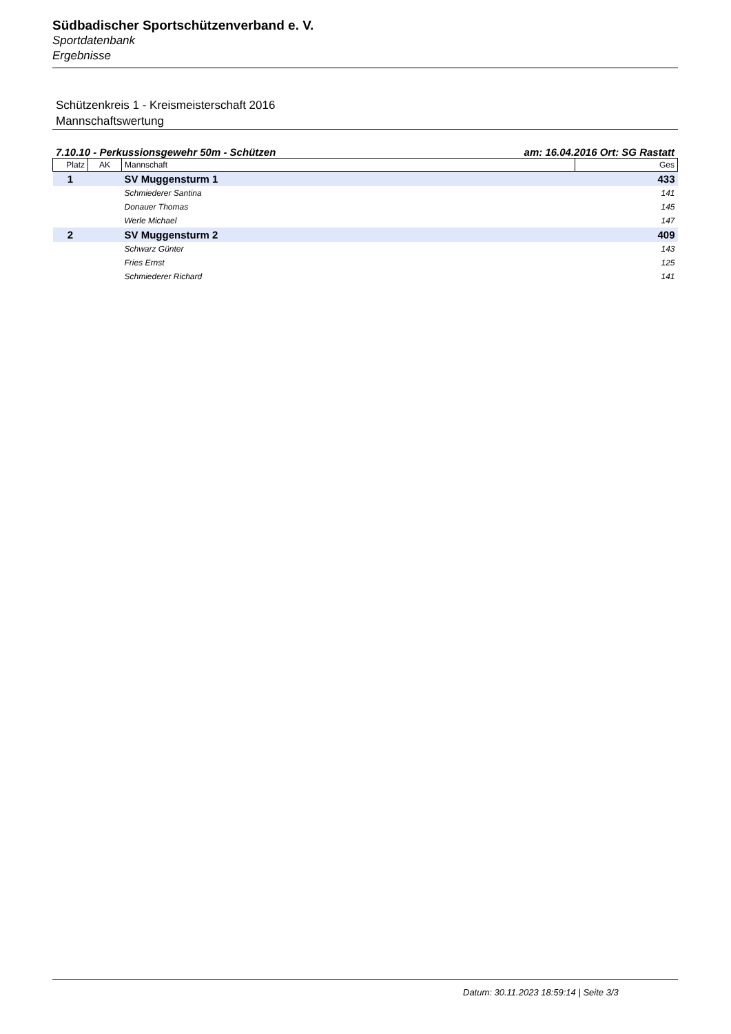Südbadischer Sportschützenverband e. V.
Sportdatenbank
Ergebnisse
Schützenkreis 1 - Kreismeisterschaft 2016
Mannschaftswertung
7.10.10 - Perkussionsgewehr 50m - Schützen am: 16.04.2016 Ort: SG Rastatt
| Platz | AK | Mannschaft | Ges |
| --- | --- | --- | --- |
| 1 | | SV Muggensturm 1 | 433 |
| | | Schmiederer Santina | 141 |
| | | Donauer Thomas | 145 |
| | | Werle Michael | 147 |
| 2 | | SV Muggensturm 2 | 409 |
| | | Schwarz Günter | 143 |
| | | Fries Ernst | 125 |
| | | Schmiederer Richard | 141 |
Datum: 30.11.2023 18:59:14 | Seite 3/3